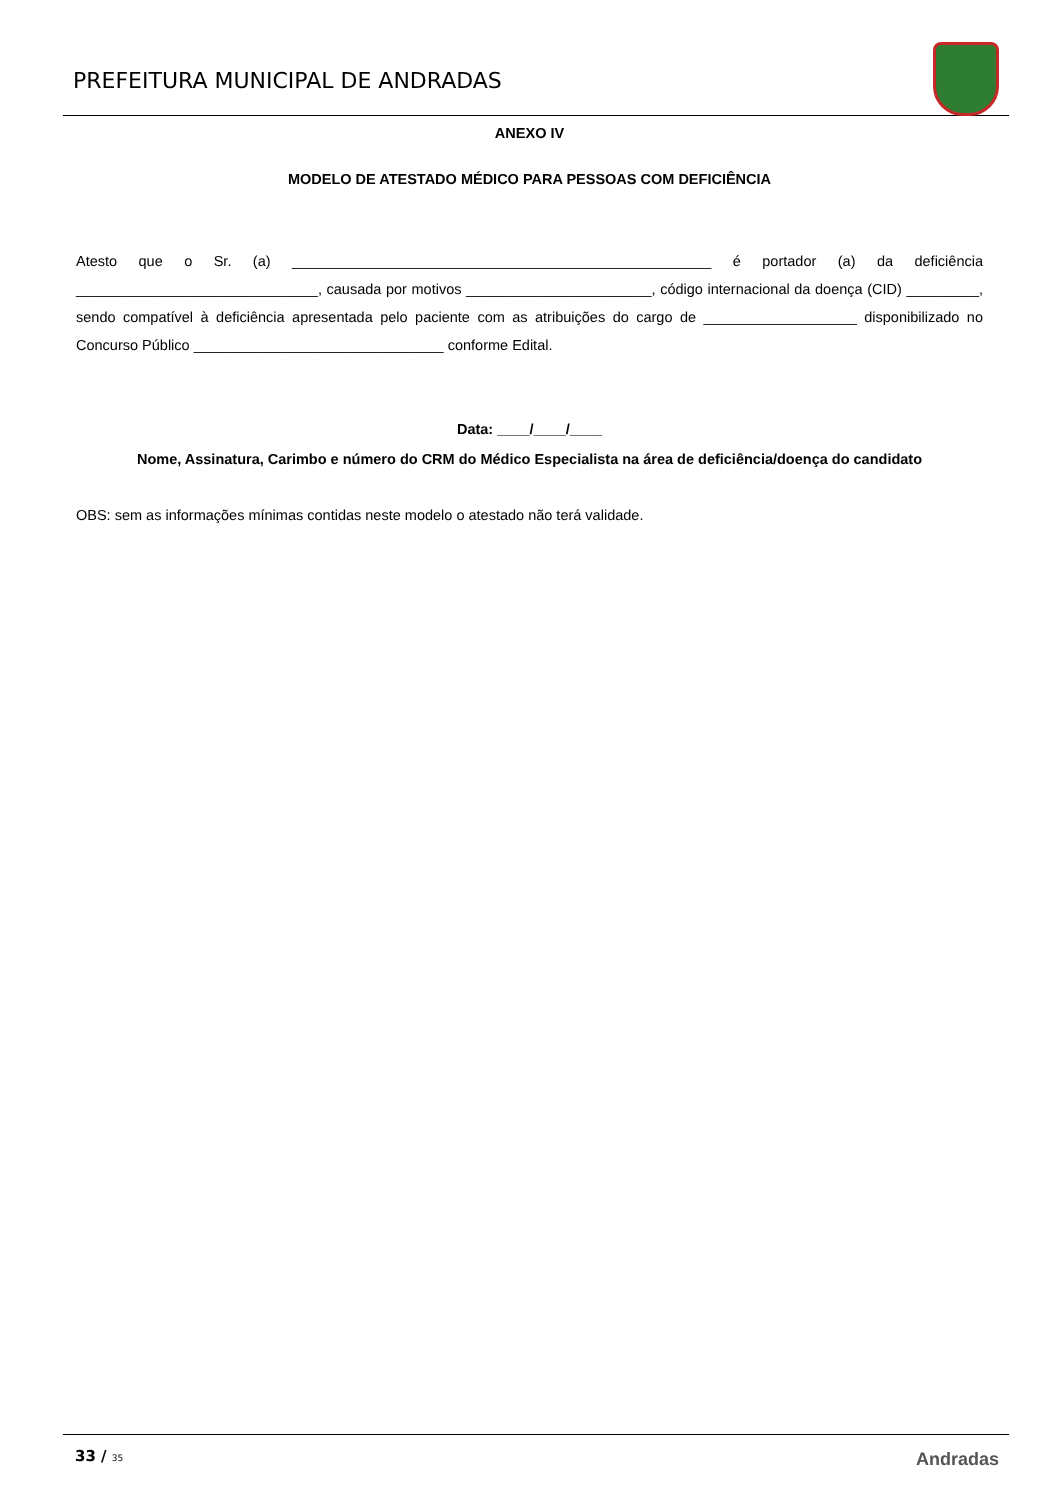PREFEITURA MUNICIPAL DE ANDRADAS
ANEXO IV
MODELO DE ATESTADO MÉDICO PARA PESSOAS COM DEFICIÊNCIA
Atesto que o Sr. (a) ____________________________________________________ é portador (a) da deficiência ______________________________, causada por motivos _______________________, código internacional da doença (CID) _________, sendo compatível à deficiência apresentada pelo paciente com as atribuições do cargo de ___________________ disponibilizado no Concurso Público _______________________________ conforme Edital.
Data: ____/____/____
Nome, Assinatura, Carimbo e número do CRM do Médico Especialista na área de deficiência/doença do candidato
OBS: sem as informações mínimas contidas neste modelo o atestado não terá validade.
33 / 35 Andradas